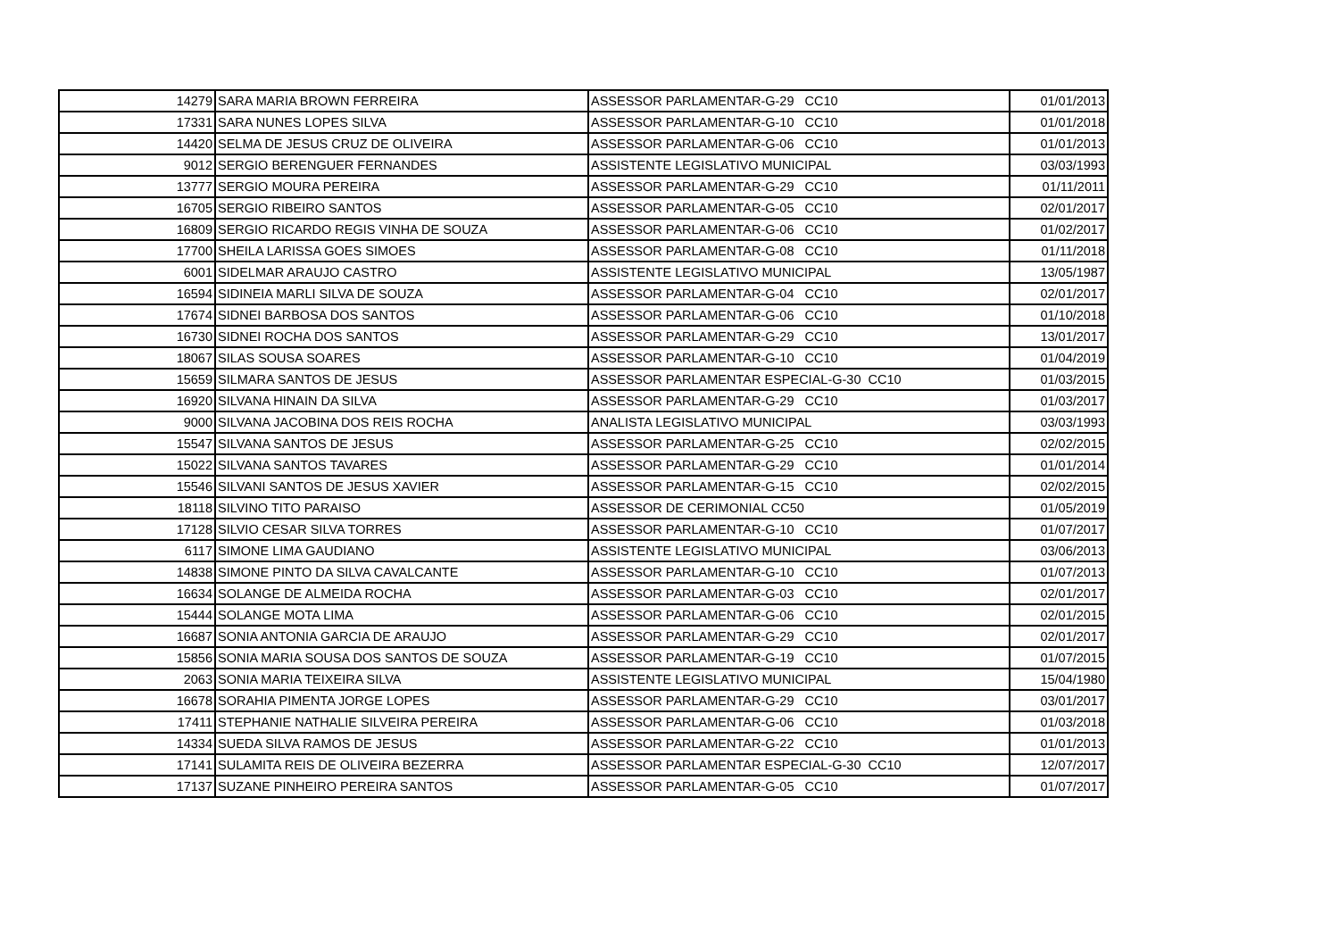| 14279 | SARA MARIA BROWN FERREIRA | ASSESSOR PARLAMENTAR-G-29 CC10 | 01/01/2013 |
| 17331 | SARA NUNES LOPES SILVA | ASSESSOR PARLAMENTAR-G-10 CC10 | 01/01/2018 |
| 14420 | SELMA DE JESUS CRUZ DE OLIVEIRA | ASSESSOR PARLAMENTAR-G-06 CC10 | 01/01/2013 |
| 9012 | SERGIO BERENGUER FERNANDES | ASSISTENTE LEGISLATIVO MUNICIPAL | 03/03/1993 |
| 13777 | SERGIO MOURA PEREIRA | ASSESSOR PARLAMENTAR-G-29 CC10 | 01/11/2011 |
| 16705 | SERGIO RIBEIRO SANTOS | ASSESSOR PARLAMENTAR-G-05 CC10 | 02/01/2017 |
| 16809 | SERGIO RICARDO REGIS VINHA DE SOUZA | ASSESSOR PARLAMENTAR-G-06 CC10 | 01/02/2017 |
| 17700 | SHEILA LARISSA GOES SIMOES | ASSESSOR PARLAMENTAR-G-08 CC10 | 01/11/2018 |
| 6001 | SIDELMAR ARAUJO CASTRO | ASSISTENTE LEGISLATIVO MUNICIPAL | 13/05/1987 |
| 16594 | SIDINEIA MARLI SILVA DE SOUZA | ASSESSOR PARLAMENTAR-G-04 CC10 | 02/01/2017 |
| 17674 | SIDNEI BARBOSA DOS SANTOS | ASSESSOR PARLAMENTAR-G-06 CC10 | 01/10/2018 |
| 16730 | SIDNEI ROCHA DOS SANTOS | ASSESSOR PARLAMENTAR-G-29 CC10 | 13/01/2017 |
| 18067 | SILAS SOUSA SOARES | ASSESSOR PARLAMENTAR-G-10 CC10 | 01/04/2019 |
| 15659 | SILMARA SANTOS DE JESUS | ASSESSOR PARLAMENTAR ESPECIAL-G-30 CC10 | 01/03/2015 |
| 16920 | SILVANA HINAIN DA SILVA | ASSESSOR PARLAMENTAR-G-29 CC10 | 01/03/2017 |
| 9000 | SILVANA JACOBINA DOS REIS ROCHA | ANALISTA LEGISLATIVO MUNICIPAL | 03/03/1993 |
| 15547 | SILVANA SANTOS DE JESUS | ASSESSOR PARLAMENTAR-G-25 CC10 | 02/02/2015 |
| 15022 | SILVANA SANTOS TAVARES | ASSESSOR PARLAMENTAR-G-29 CC10 | 01/01/2014 |
| 15546 | SILVANI SANTOS DE JESUS XAVIER | ASSESSOR PARLAMENTAR-G-15 CC10 | 02/02/2015 |
| 18118 | SILVINO TITO PARAISO | ASSESSOR DE CERIMONIAL CC50 | 01/05/2019 |
| 17128 | SILVIO CESAR SILVA TORRES | ASSESSOR PARLAMENTAR-G-10 CC10 | 01/07/2017 |
| 6117 | SIMONE LIMA GAUDIANO | ASSISTENTE LEGISLATIVO MUNICIPAL | 03/06/2013 |
| 14838 | SIMONE PINTO DA SILVA CAVALCANTE | ASSESSOR PARLAMENTAR-G-10 CC10 | 01/07/2013 |
| 16634 | SOLANGE DE ALMEIDA ROCHA | ASSESSOR PARLAMENTAR-G-03 CC10 | 02/01/2017 |
| 15444 | SOLANGE MOTA LIMA | ASSESSOR PARLAMENTAR-G-06 CC10 | 02/01/2015 |
| 16687 | SONIA ANTONIA GARCIA DE ARAUJO | ASSESSOR PARLAMENTAR-G-29 CC10 | 02/01/2017 |
| 15856 | SONIA MARIA SOUSA DOS SANTOS DE SOUZA | ASSESSOR PARLAMENTAR-G-19 CC10 | 01/07/2015 |
| 2063 | SONIA MARIA TEIXEIRA SILVA | ASSISTENTE LEGISLATIVO MUNICIPAL | 15/04/1980 |
| 16678 | SORAHIA PIMENTA JORGE LOPES | ASSESSOR PARLAMENTAR-G-29 CC10 | 03/01/2017 |
| 17411 | STEPHANIE NATHALIE SILVEIRA PEREIRA | ASSESSOR PARLAMENTAR-G-06 CC10 | 01/03/2018 |
| 14334 | SUEDA SILVA RAMOS DE JESUS | ASSESSOR PARLAMENTAR-G-22 CC10 | 01/01/2013 |
| 17141 | SULAMITA REIS DE OLIVEIRA BEZERRA | ASSESSOR PARLAMENTAR ESPECIAL-G-30 CC10 | 12/07/2017 |
| 17137 | SUZANE PINHEIRO PEREIRA SANTOS | ASSESSOR PARLAMENTAR-G-05 CC10 | 01/07/2017 |